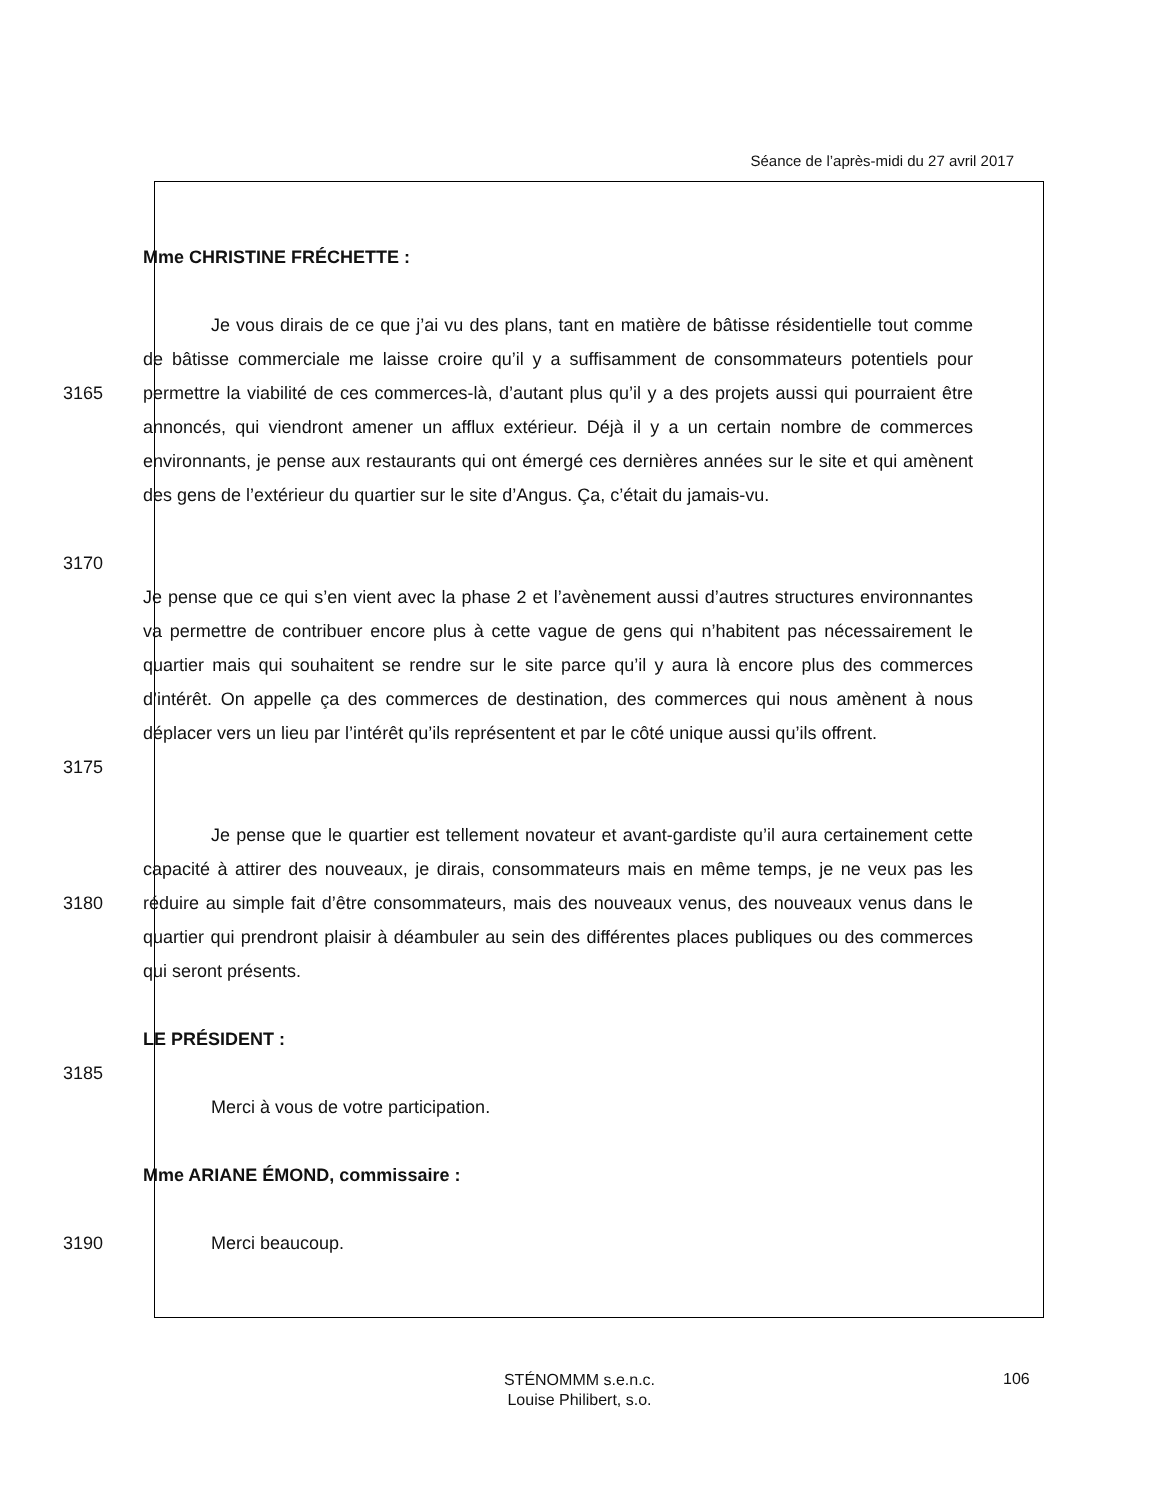Séance de l’après-midi du 27 avril 2017
Mme CHRISTINE FRÉCHETTE :
3165
3170
Je vous dirais de ce que j’ai vu des plans, tant en matière de bâtisse résidentielle tout comme de bâtisse commerciale me laisse croire qu’il y a suffisamment de consommateurs potentiels pour permettre la viabilité de ces commerces-là, d’autant plus qu’il y a des projets aussi qui pourraient être annoncés, qui viendront amener un afflux extérieur. Déjà il y a un certain nombre de commerces environnants, je pense aux restaurants qui ont émergé ces dernières années sur le site et qui amènent des gens de l’extérieur du quartier sur le site d’Angus. Ça, c’était du jamais-vu.
3175
Je pense que ce qui s’en vient avec la phase 2 et l’avènement aussi d’autres structures environnantes va permettre de contribuer encore plus à cette vague de gens qui n’habitent pas nécessairement le quartier mais qui souhaitent se rendre sur le site parce qu’il y aura là encore plus des commerces d’intérêt. On appelle ça des commerces de destination, des commerces qui nous amènent à nous déplacer vers un lieu par l’intérêt qu’ils représentent et par le côté unique aussi qu’ils offrent.
3180 Je pense que le quartier est tellement novateur et avant-gardiste qu’il aura certainement cette capacité à attirer des nouveaux, je dirais, consommateurs mais en même temps, je ne veux pas les réduire au simple fait d’être consommateurs, mais des nouveaux venus, des nouveaux venus dans le quartier qui prendront plaisir à déambuler au sein des différentes places publiques ou des commerces qui seront présents.
LE PRÉSIDENT :
3185
Merci à vous de votre participation.
Mme ARIANE ÉMOND, commissaire :
3190 Merci beaucoup.
STÉNOMMM s.e.n.c.
Louise Philibert, s.o.
106